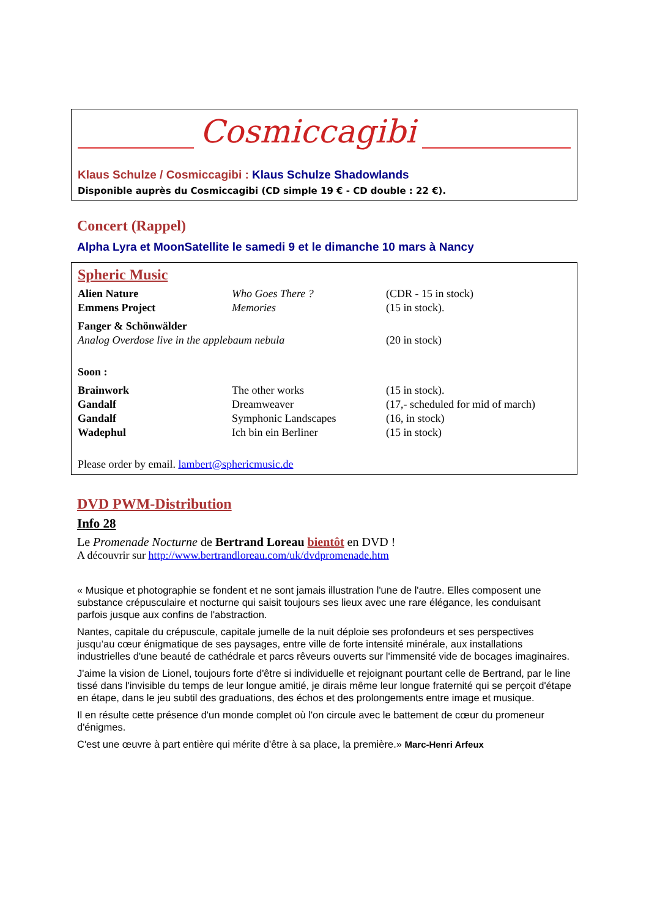Cosmiccagibi
Klaus Schulze / Cosmiccagibi : Klaus Schulze Shadowlands
Disponible auprès du Cosmiccagibi (CD simple 19 € - CD double : 22 €).
Concert (Rappel)
Alpha Lyra et MoonSatellite le samedi 9 et le dimanche 10 mars à Nancy
Spheric Music
| Alien Nature | Who Goes There ? | (CDR - 15 in stock) |
| Emmens Project | Memories | (15 in stock). |
| Fanger & Schönwälder | | |
| Analog Overdose live in the applebaum nebula | | (20 in stock) |
| Soon : | | |
| Brainwork | The other works | (15 in stock). |
| Gandalf | Dreamweaver | (17,- scheduled for mid of march) |
| Gandalf | Symphonic Landscapes | (16, in stock) |
| Wadephul | Ich bin ein Berliner | (15 in stock) |
Please order by email. lambert@sphericmusic.de
DVD PWM-Distribution
Info 28
Le Promenade Nocturne de Bertrand Loreau bientôt en DVD !
A découvrir sur http://www.bertrandloreau.com/uk/dvdpromenade.htm
« Musique et photographie se fondent et ne sont jamais illustration l'une de l'autre. Elles composent une substance crépusculaire et nocturne qui saisit toujours ses lieux avec une rare élégance, les conduisant parfois jusque aux confins de l'abstraction.
Nantes, capitale du crépuscule, capitale jumelle de la nuit déploie ses profondeurs et ses perspectives jusqu’au cœur énigmatique de ses paysages, entre ville de forte intensité minérale, aux installations industrielles d'une beauté de cathédrale et parcs rêveurs ouverts sur l'immensité vide de bocages imaginaires.
J'aime la vision de Lionel, toujours forte d'être si individuelle et rejoignant pourtant celle de Bertrand, par le line tissé dans l'invisible du temps de leur longue amitié, je dirais même leur longue fraternité qui se perçoit d'étape en étape, dans le jeu subtil des graduations, des échos et des prolongements entre image et musique.
Il en résulte cette présence d'un monde complet où l'on circule avec le battement de cœur du promeneur d'énigmes.
C'est une œuvre à part entière qui mérite d'être à sa place, la première.» Marc-Henri Arfeux